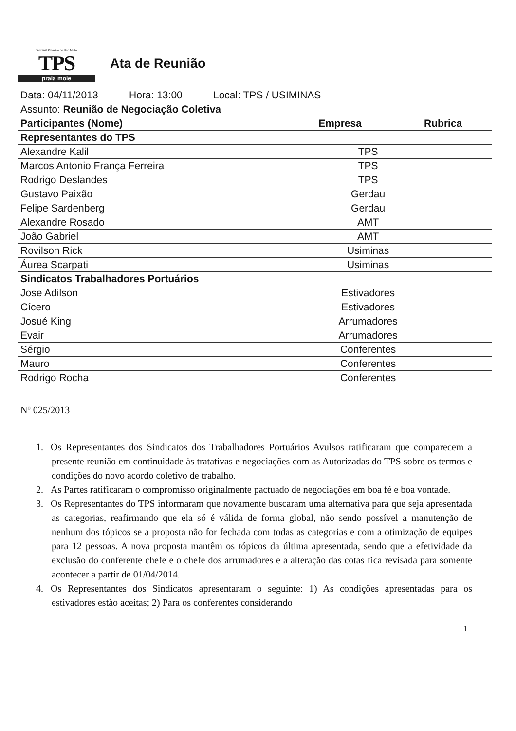Terminal Privativo de Uso Misto
TPS
praia mole
Ata de Reunião
| / Data: 04/11/2013 / Hora: 13:00 / Local: TPS / USIMINAS / | | |
| Assunto: Reunião de Negociação Coletiva | | |
| Participantes (Nome) | Empresa | Rubrica |
| Representantes do TPS | | |
| Alexandre Kalil | TPS | |
| Marcos Antonio França Ferreira | TPS | |
| Rodrigo Deslandes | TPS | |
| Gustavo Paixão | Gerdau | |
| Felipe Sardenberg | Gerdau | |
| Alexandre Rosado | AMT | |
| João Gabriel | AMT | |
| Rovilson Rick | Usiminas | |
| Áurea Scarpati | Usiminas | |
| Sindicatos Trabalhadores Portuários | | |
| Jose Adilson | Estivadores | |
| Cícero | Estivadores | |
| Josué King | Arrumadores | |
| Evair | Arrumadores | |
| Sérgio | Conferentes | |
| Mauro | Conferentes | |
| Rodrigo Rocha | Conferentes | |
Nº 025/2013
1. Os Representantes dos Sindicatos dos Trabalhadores Portuários Avulsos ratificaram que comparecem a presente reunião em continuidade às tratativas e negociações com as Autorizadas do TPS sobre os termos e condições do novo acordo coletivo de trabalho.
2. As Partes ratificaram o compromisso originalmente pactuado de negociações em boa fé e boa vontade.
3. Os Representantes do TPS informaram que novamente buscaram uma alternativa para que seja apresentada as categorias, reafirmando que ela só é válida de forma global, não sendo possível a manutenção de nenhum dos tópicos se a proposta não for fechada com todas as categorias e com a otimização de equipes para 12 pessoas. A nova proposta mantêm os tópicos da última apresentada, sendo que a efetividade da exclusão do conferente chefe e o chefe dos arrumadores e a alteração das cotas fica revisada para somente acontecer a partir de 01/04/2014.
4. Os Representantes dos Sindicatos apresentaram o seguinte: 1) As condições apresentadas para os estivadores estão aceitas; 2) Para os conferentes considerando
1